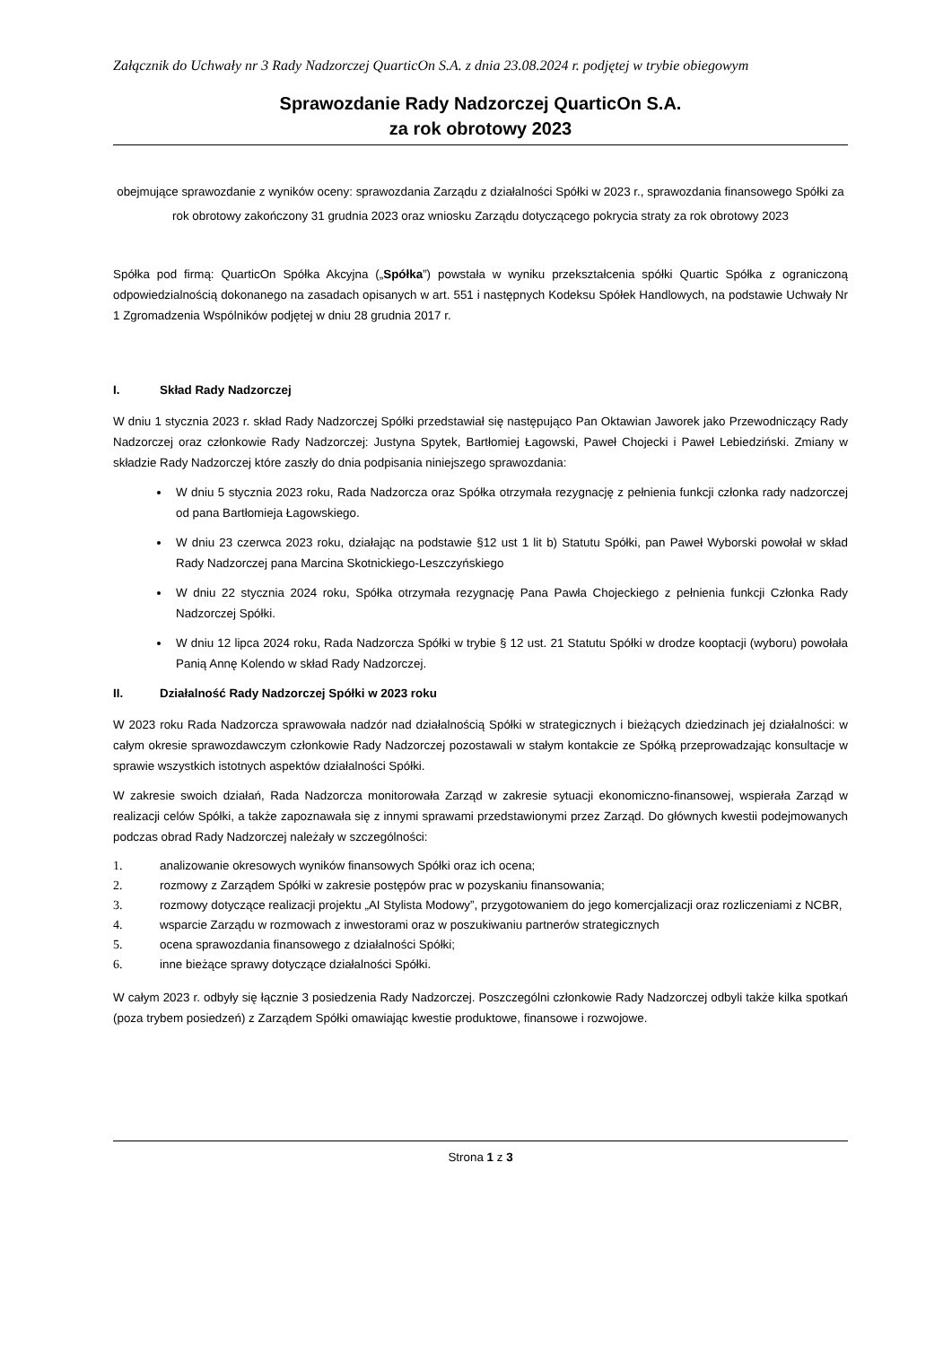Załącznik do Uchwały nr 3 Rady Nadzorczej QuarticOn S.A. z dnia 23.08.2024 r. podjętej w trybie obiegowym
Sprawozdanie Rady Nadzorczej QuarticOn S.A.
za rok obrotowy 2023
obejmujące sprawozdanie z wyników oceny: sprawozdania Zarządu z działalności Spółki w 2023 r., sprawozdania finansowego Spółki za rok obrotowy zakończony 31 grudnia 2023 oraz wniosku Zarządu dotyczącego pokrycia straty za rok obrotowy 2023
Spółka pod firmą: QuarticOn Spółka Akcyjna („Spółka”) powstała w wyniku przekształcenia spółki Quartic Spółka z ograniczoną odpowiedzialnością dokonanego na zasadach opisanych w art. 551 i następnych Kodeksu Spółek Handlowych, na podstawie Uchwały Nr 1 Zgromadzenia Wspólników podjętej w dniu 28 grudnia 2017 r.
I. Skład Rady Nadzorczej
W dniu 1 stycznia 2023 r. skład Rady Nadzorczej Spółki przedstawiał się następująco Pan Oktawian Jaworek jako Przewodniczący Rady Nadzorczej oraz członkowie Rady Nadzorczej: Justyna Spytek, Bartłomiej Łagowski, Paweł Chojecki i Paweł Lebiedziński. Zmiany w składzie Rady Nadzorczej które zaszły do dnia podpisania niniejszego sprawozdania:
W dniu 5 stycznia 2023 roku, Rada Nadzorcza oraz Spółka otrzymała rezygnację z pełnienia funkcji członka rady nadzorczej od pana Bartłomieja Łagowskiego.
W dniu 23 czerwca 2023 roku, działając na podstawie §12 ust 1 lit b) Statutu Spółki, pan Paweł Wyborski powołał w skład Rady Nadzorczej pana Marcina Skotnickiego-Leszczyńskiego
W dniu 22 stycznia 2024 roku, Spółka otrzymała rezygnację Pana Pawła Chojeckiego z pełnienia funkcji Członka Rady Nadzorczej Spółki.
W dniu 12 lipca 2024 roku, Rada Nadzorcza Spółki w trybie § 12 ust. 21 Statutu Spółki w drodze kooptacji (wyboru) powołała Panią Annę Kolendo w skład Rady Nadzorczej.
II. Działalność Rady Nadzorczej Spółki w 2023 roku
W 2023 roku Rada Nadzorcza sprawowała nadzór nad działalnością Spółki w strategicznych i bieżących dziedzinach jej działalności: w całym okresie sprawozdawczym członkowie Rady Nadzorczej pozostawali w stałym kontakcie ze Spółką przeprowadzając konsultacje w sprawie wszystkich istotnych aspektów działalności Spółki.
W zakresie swoich działań, Rada Nadzorcza monitorowała Zarząd w zakresie sytuacji ekonomiczno-finansowej, wspierała Zarząd w realizacji celów Spółki, a także zapoznawała się z innymi sprawami przedstawionymi przez Zarząd. Do głównych kwestii podejmowanych podczas obrad Rady Nadzorczej należały w szczególności:
1. analizowanie okresowych wyników finansowych Spółki oraz ich ocena;
2. rozmowy z Zarządem Spółki w zakresie postępów prac w pozyskaniu finansowania;
3. rozmowy dotyczące realizacji projektu „AI Stylista Modowy”, przygotowaniem do jego komercjalizacji oraz rozliczeniami z NCBR,
4. wsparcie Zarządu w rozmowach z inwestorami oraz w poszukiwaniu partnerów strategicznych
5. ocena sprawozdania finansowego z działalności Spółki;
6. inne bieżące sprawy dotyczące działalności Spółki.
W całym 2023 r. odbyły się łącznie 3 posiedzenia Rady Nadzorczej. Poszczególni członkowie Rady Nadzorczej odbyli także kilka spotkań (poza trybem posiedzeń) z Zarządem Spółki omawiając kwestie produktowe, finansowe i rozwojowe.
Strona 1 z 3